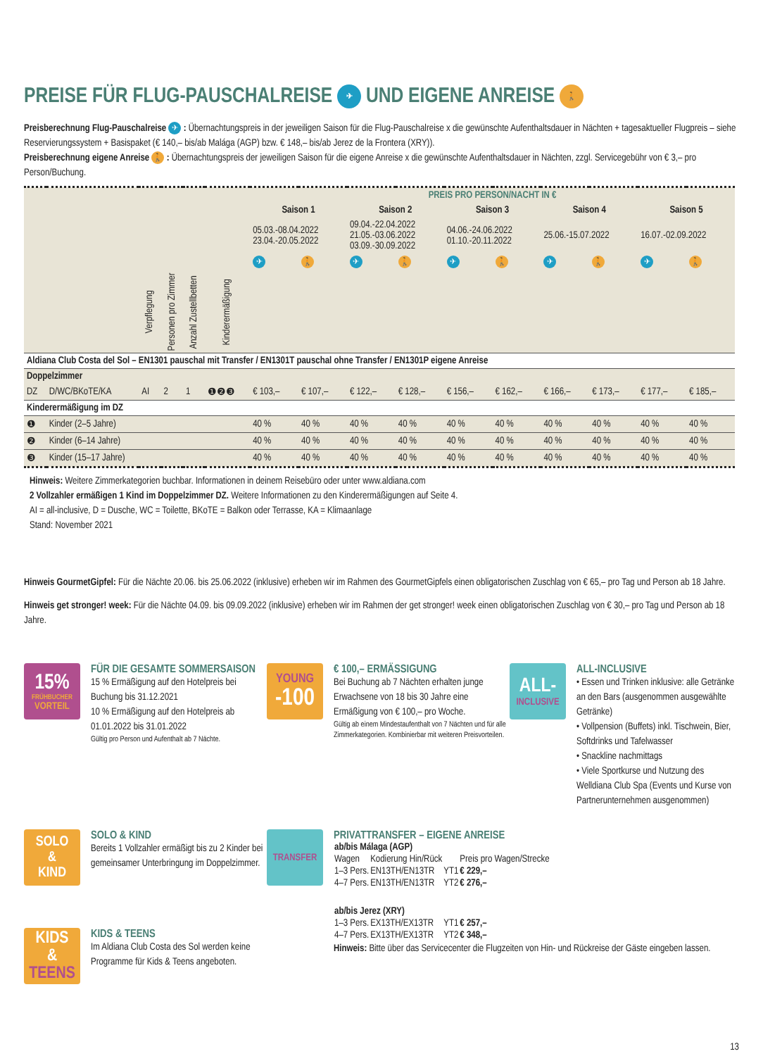PREISE FÜR FLUG-PAUSCHALREISE ✈ UND EIGENE ANREISE 🚶
Preisberechnung Flug-Pauschalreise ✈ : Übernachtungspreis in der jeweiligen Saison für die Flug-Pauschalreise x die gewünschte Aufenthaltsdauer in Nächten + tagesaktueller Flugpreis – siehe Reservierungssystem + Basispaket (€ 140,– bis/ab Malága (AGP) bzw. € 148,– bis/ab Jerez de la Frontera (XRY)).
Preisberechnung eigene Anreise 🚶 : Übernachtungspreis der jeweiligen Saison für die eigene Anreise x die gewünschte Aufenthaltsdauer in Nächten, zzgl. Servicegebühr von € 3,– pro Person/Buchung.
| | | | | | | PREIS PRO PERSON/NACHT IN € | | | | | | | | | |
| --- | --- | --- | --- | --- | --- | --- | --- | --- | --- | --- | --- | --- | --- | --- | --- |
| | | | | | | Saison 1 | | Saison 2 | | Saison 3 | | Saison 4 | | Saison 5 | |
| | | | | | | 05.03.-08.04.2022 23.04.-20.05.2022 | | 09.04.-22.04.2022 21.05.-03.06.2022 03.09.-30.09.2022 | | 04.06.-24.06.2022 01.10.-20.11.2022 | | 25.06.-15.07.2022 | | 16.07.-02.09.2022 | |
| | | | | | | ✈ | 🚶 | ✈ | 🚶 | ✈ | 🚶 | ✈ | 🚶 | ✈ | 🚶 |
| | | Verpflegung | Personen pro Zimmer | Anzahl Zustellbetten | Kinderermäßigung | | | | | | | | | | |
| Aldiana Club Costa del Sol – EN1301 pauschal mit Transfer / EN1301T pauschal ohne Transfer / EN1301P eigene Anreise | | | | | | | | | | | | | | | |
| Doppelzimmer | | | | | | | | | | | | | | | |
| DZ | D/WC/BKoTE/KA | AI | 2 | 1 | ❶❷❸ | € 103,– | € 107,– | € 122,– | € 128,– | € 156,– | € 162,– | € 166,– | € 173,– | € 177,– | € 185,– |
| Kinderermäßigung im DZ | | | | | | | | | | | | | | | |
| ❶ | Kinder (2–5 Jahre) | | | | | 40 % | 40 % | 40 % | 40 % | 40 % | 40 % | 40 % | 40 % | 40 % | 40 % |
| ❷ | Kinder (6–14 Jahre) | | | | | 40 % | 40 % | 40 % | 40 % | 40 % | 40 % | 40 % | 40 % | 40 % | 40 % |
| ❸ | Kinder (15–17 Jahre) | | | | | 40 % | 40 % | 40 % | 40 % | 40 % | 40 % | 40 % | 40 % | 40 % | 40 % |
Hinweis: Weitere Zimmerkategorien buchbar. Informationen in deinem Reisebüro oder unter www.aldiana.com
2 Vollzahler ermäßigen 1 Kind im Doppelzimmer DZ. Weitere Informationen zu den Kinderermäßigungen auf Seite 4.
AI = all-inclusive, D = Dusche, WC = Toilette, BKoTE = Balkon oder Terrasse, KA = Klimaanlage
Stand: November 2021
Hinweis GourmetGipfel: Für die Nächte 20.06. bis 25.06.2022 (inklusive) erheben wir im Rahmen des GourmetGipfels einen obligatorischen Zuschlag von € 65,– pro Tag und Person ab 18 Jahre.
Hinweis get stronger! week: Für die Nächte 04.09. bis 09.09.2022 (inklusive) erheben wir im Rahmen der get stronger! week einen obligatorischen Zuschlag von € 30,– pro Tag und Person ab 18 Jahre.
15%
FRÜHBUCHER
VORTEIL
FÜR DIE GESAMTE SOMMERSAISON
15 % Ermäßigung auf den Hotelpreis bei Buchung bis 31.12.2021
10 % Ermäßigung auf den Hotelpreis ab 01.01.2022 bis 31.01.2022
Gültig pro Person und Aufenthalt ab 7 Nächte.
YOUNG
-100
€ 100,– ERMÄSSIGUNG
Bei Buchung ab 7 Nächten erhalten junge Erwachsene von 18 bis 30 Jahre eine Ermäßigung von € 100,– pro Woche.
Gültig ab einem Mindestaufenthalt von 7 Nächten und für alle Zimmerkategorien. Kombinierbar mit weiteren Preisvorteilen.
ALL-
INCLUSIVE
ALL-INCLUSIVE
• Essen und Trinken inklusive: alle Getränke an den Bars (ausgenommen ausgewählte Getränke)
• Vollpension (Buffets) inkl. Tischwein, Bier, Softdrinks und Tafelwasser
• Snackline nachmittags
• Viele Sportkurse und Nutzung des Welldiana Club Spa (Events und Kurse von Partnerunternehmen ausgenommen)
SOLO
&
KIND
SOLO & KIND
Bereits 1 Vollzahler ermäßigt bis zu 2 Kinder bei gemeinsamer Unterbringung im Doppelzimmer.
KIDS
&
TEENS
KIDS & TEENS
Im Aldiana Club Costa des Sol werden keine Programme für Kids & Teens angeboten.
TRANSFER
PRIVATTRANSFER – EIGENE ANREISE
| ab/bis Málaga (AGP) | | | |
| Wagen | Kodierung Hin/Rück | | Preis pro Wagen/Strecke |
| 1–3 Pers. | EN13TH/EN13TR | YT1 | € 229,– |
| 4–7 Pers. | EN13TH/EN13TR | YT2 | € 276,– |
| ab/bis Jerez (XRY) | | | |
| 1–3 Pers. | EX13TH/EX13TR | YT1 | € 257,– |
| 4–7 Pers. | EX13TH/EX13TR | YT2 | € 348,– |
Hinweis: Bitte über das Servicecenter die Flugzeiten von Hin- und Rückreise der Gäste eingeben lassen.
13